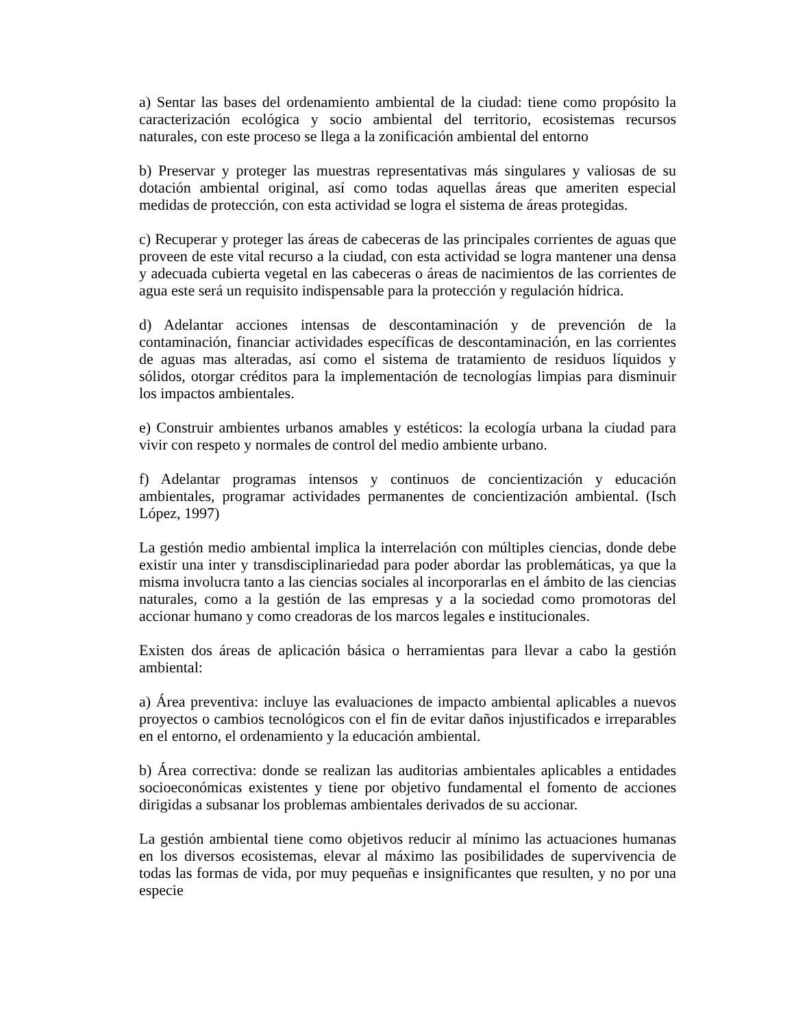a) Sentar las bases del ordenamiento ambiental de la ciudad: tiene como propósito la caracterización ecológica y socio ambiental del territorio, ecosistemas recursos naturales, con este proceso se llega a la zonificación ambiental del entorno
b) Preservar y proteger las muestras representativas más singulares y valiosas de su dotación ambiental original, así como todas aquellas áreas que ameriten especial medidas de protección, con esta actividad se logra el sistema de áreas protegidas.
c) Recuperar y proteger las áreas de cabeceras de las principales corrientes de aguas que proveen de este vital recurso a la ciudad, con esta actividad se logra mantener una densa y adecuada cubierta vegetal en las cabeceras o áreas de nacimientos de las corrientes de agua este será un requisito indispensable para la protección y regulación hídrica.
d) Adelantar acciones intensas de descontaminación y de prevención de la contaminación, financiar actividades específicas de descontaminación, en las corrientes de aguas mas alteradas, así como el sistema de tratamiento de residuos líquidos y sólidos, otorgar créditos para la implementación de tecnologías limpias para disminuir los impactos ambientales.
e) Construir ambientes urbanos amables y estéticos: la ecología urbana la ciudad para vivir con respeto y normales de control del medio ambiente urbano.
f) Adelantar programas intensos y continuos de concientización y educación ambientales, programar actividades permanentes de concientización ambiental. (Isch López, 1997)
La gestión medio ambiental implica la interrelación con múltiples ciencias, donde debe existir una inter y transdisciplinariedad para poder abordar las problemáticas, ya que la misma involucra tanto a las ciencias sociales al incorporarlas en el ámbito de las ciencias naturales, como a la gestión de las empresas y a la sociedad como promotoras del accionar humano y como creadoras de los marcos legales e institucionales.
Existen dos áreas de aplicación básica o herramientas para llevar a cabo la gestión ambiental:
a) Área preventiva: incluye las evaluaciones de impacto ambiental aplicables a nuevos proyectos o cambios tecnológicos con el fin de evitar daños injustificados e irreparables en el entorno, el ordenamiento y la educación ambiental.
b) Área correctiva: donde se realizan las auditorias ambientales aplicables a entidades socioeconómicas existentes y tiene por objetivo fundamental el fomento de acciones dirigidas a subsanar los problemas ambientales derivados de su accionar.
La gestión ambiental tiene como objetivos reducir al mínimo las actuaciones humanas en los diversos ecosistemas, elevar al máximo las posibilidades de supervivencia de todas las formas de vida, por muy pequeñas e insignificantes que resulten, y no por una especie